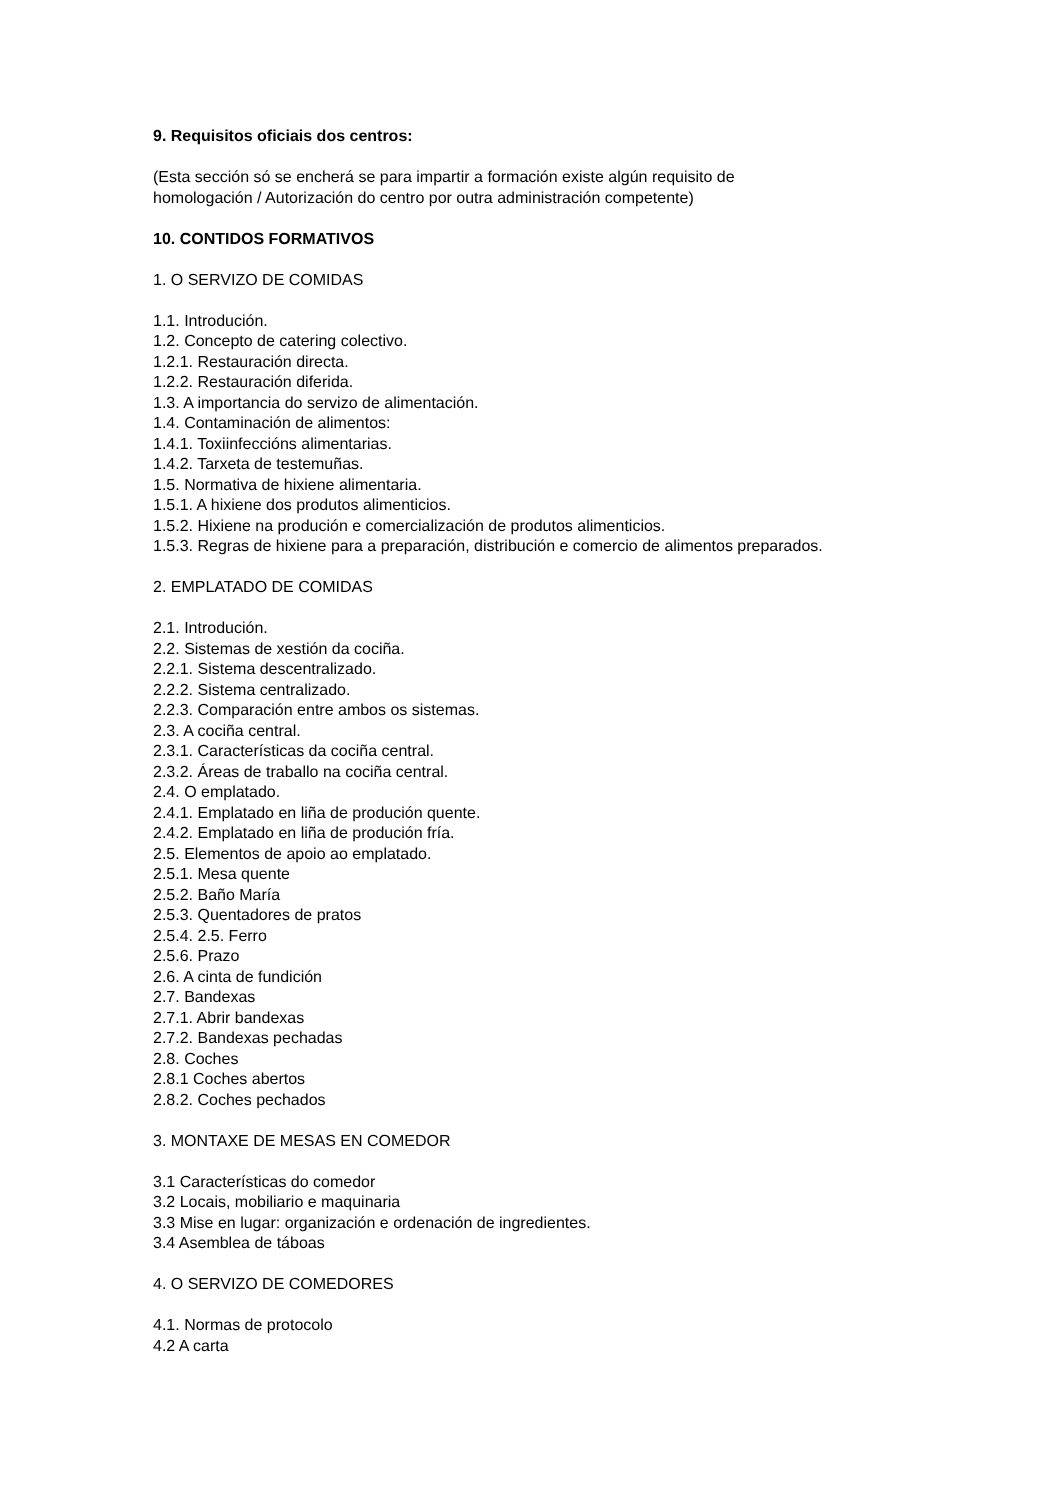9. Requisitos oficiais dos centros:
(Esta sección só se encherá se para impartir a formación existe algún requisito de
homologación / Autorización do centro por outra administración competente)
10. CONTIDOS FORMATIVOS
1. O SERVIZO DE COMIDAS
1.1. Introdución.
1.2. Concepto de catering colectivo.
1.2.1. Restauración directa.
1.2.2. Restauración diferida.
1.3. A importancia do servizo de alimentación.
1.4. Contaminación de alimentos:
1.4.1. Toxiinfeccións alimentarias.
1.4.2. Tarxeta de testemuñas.
1.5. Normativa de hixiene alimentaria.
1.5.1. A hixiene dos produtos alimenticios.
1.5.2. Hixiene na produción e comercialización de produtos alimenticios.
1.5.3. Regras de hixiene para a preparación, distribución e comercio de alimentos preparados.
2. EMPLATADO DE COMIDAS
2.1. Introdución.
2.2. Sistemas de xestión da cociña.
2.2.1. Sistema descentralizado.
2.2.2. Sistema centralizado.
2.2.3. Comparación entre ambos os sistemas.
2.3. A cociña central.
2.3.1. Características da cociña central.
2.3.2. Áreas de traballo na cociña central.
2.4. O emplatado.
2.4.1. Emplatado en liña de produción quente.
2.4.2. Emplatado en liña de produción fría.
2.5. Elementos de apoio ao emplatado.
2.5.1. Mesa quente
2.5.2. Baño María
2.5.3. Quentadores de pratos
2.5.4. 2.5. Ferro
2.5.6. Prazo
2.6. A cinta de fundición
2.7. Bandexas
2.7.1. Abrir bandexas
2.7.2. Bandexas pechadas
2.8. Coches
2.8.1 Coches abertos
2.8.2. Coches pechados
3. MONTAXE DE MESAS EN COMEDOR
3.1 Características do comedor
3.2 Locais, mobiliario e maquinaria
3.3 Mise en lugar: organización e ordenación de ingredientes.
3.4 Asemblea de táboas
4. O SERVIZO DE COMEDORES
4.1. Normas de protocolo
4.2 A carta